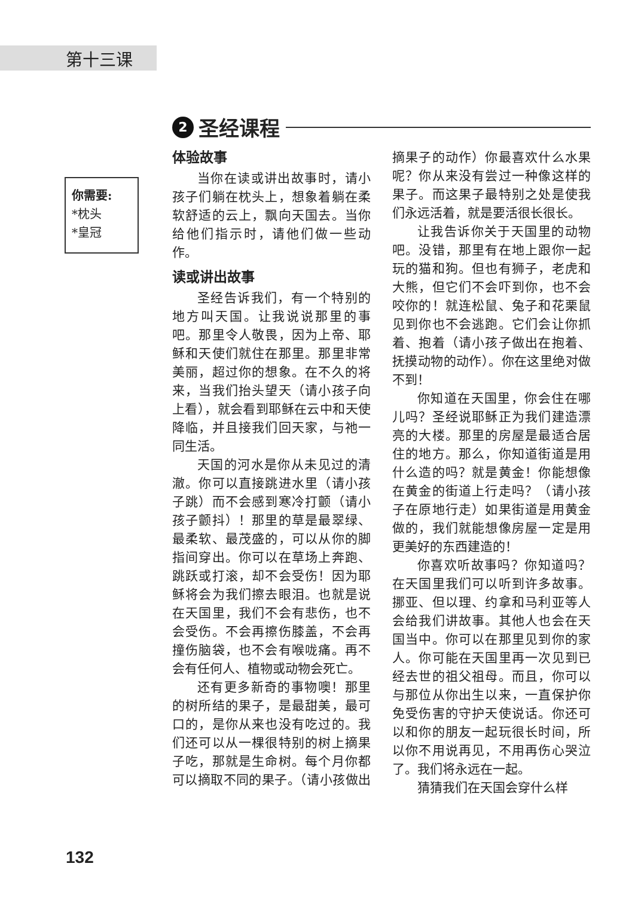第十三课
2
圣经课程
你需要:
*枕头
*皇冠
体验故事
当你在读或讲出故事时，请小孩子们躺在枕头上，想象着躺在柔软舒适的云上，飘向天国去。当你给他们指示时，请他们做一些动作。
读或讲出故事
圣经告诉我们，有一个特别的地方叫天国。让我说说那里的事吧。那里令人敬畏，因为上帝、耶稣和天使们就住在那里。那里非常美丽，超过你的想象。在不久的将来，当我们抬头望天（请小孩子向上看），就会看到耶稣在云中和天使降临，并且接我们回天家，与祂一同生活。
天国的河水是你从未见过的清澈。你可以直接跳进水里（请小孩子跳）而不会感到寒冷打颤（请小孩子颤抖）！那里的草是最翠绿、最柔软、最茂盛的，可以从你的脚指间穿出。你可以在草场上奔跑、跳跃或打滚，却不会受伤！因为耶稣将会为我们擦去眼泪。也就是说在天国里，我们不会有悲伤，也不会受伤。不会再擦伤膝盖，不会再撞伤脑袋，也不会有喉咙痛。再不会有任何人、植物或动物会死亡。
还有更多新奇的事物噢！那里的树所结的果子，是最甜美，最可口的，是你从来也没有吃过的。我们还可以从一棵很特别的树上摘果子吃，那就是生命树。每个月你都可以摘取不同的果子。（请小孩做出摘果子的动作）你最喜欢什么水果呢？你从来没有尝过一种像这样的果子。而这果子最特别之处是使我们永远活着，就是要活很长很长。
让我告诉你关于天国里的动物吧。没错，那里有在地上跟你一起玩的猫和狗。但也有狮子，老虎和大熊，但它们不会吓到你，也不会咬你的！就连松鼠、兔子和花栗鼠见到你也不会逃跑。它们会让你抓着、抱着（请小孩子做出在抱着、抚摸动物的动作）。你在这里绝对做不到！
你知道在天国里，你会住在哪儿吗？圣经说耶稣正为我们建造漂亮的大楼。那里的房屋是最适合居住的地方。那么，你知道街道是用什么造的吗？就是黄金！你能想像在黄金的街道上行走吗？（请小孩子在原地行走）如果街道是用黄金做的，我们就能想像房屋一定是用更美好的东西建造的！
你喜欢听故事吗？你知道吗？在天国里我们可以听到许多故事。挪亚、但以理、约拿和马利亚等人会给我们讲故事。其他人也会在天国当中。你可以在那里见到你的家人。你可能在天国里再一次见到已经去世的祖父祖母。而且，你可以与那位从你出生以来，一直保护你免受伤害的守护天使说话。你还可以和你的朋友一起玩很长时间，所以你不用说再见，不用再伤心哭泣了。我们将永远在一起。
猜猜我们在天国会穿什么样
132